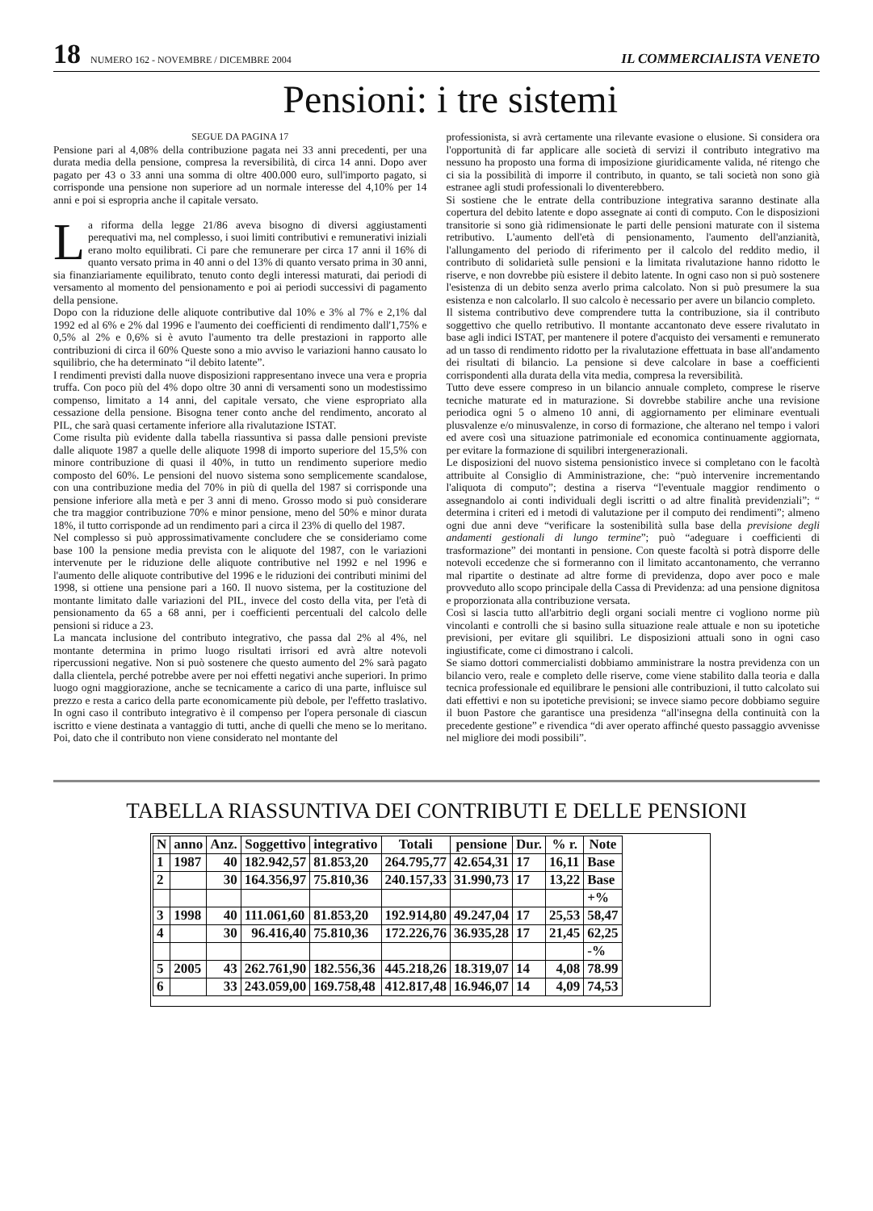18 NUMERO 162 - NOVEMBRE / DICEMBRE 2004 IL COMMERCIALISTA VENETO
Pensioni: i tre sistemi
SEGUE DA PAGINA 17
Pensione pari al 4,08% della contribuzione pagata nei 33 anni precedenti, per una durata media della pensione, compresa la reversibilità, di circa 14 anni. Dopo aver pagato per 43 o 33 anni una somma di oltre 400.000 euro, sull'importo pagato, si corrisponde una pensione non superiore ad un normale interesse del 4,10% per 14 anni e poi si espropria anche il capitale versato.
La riforma della legge 21/86 aveva bisogno di diversi aggiustamenti perequativi ma, nel complesso, i suoi limiti contributivi e remunerativi iniziali erano molto equilibrati. Ci pare che remunerare per circa 17 anni il 16% di quanto versato prima in 40 anni o del 13% di quanto versato prima in 30 anni, sia finanziariamente equilibrato, tenuto conto degli interessi maturati, dai periodi di versamento al momento del pensionamento e poi ai periodi successivi di pagamento della pensione.
Dopo con la riduzione delle aliquote contributive dal 10% e 3% al 7% e 2,1% dal 1992 ed al 6% e 2% dal 1996 e l'aumento dei coefficienti di rendimento dall'1,75% e 0,5% al 2% e 0,6% si è avuto l'aumento tra delle prestazioni in rapporto alle contribuzioni di circa il 60% Queste sono a mio avviso le variazioni hanno causato lo squilibrio, che ha determinato “il debito latente”.
I rendimenti previsti dalla nuove disposizioni rappresentano invece una vera e propria truffa. Con poco più del 4% dopo oltre 30 anni di versamenti sono un modestissimo compenso, limitato a 14 anni, del capitale versato, che viene espropriato alla cessazione della pensione. Bisogna tener conto anche del rendimento, ancorato al PIL, che sarà quasi certamente inferiore alla rivalutazione ISTAT.
Come risulta più evidente dalla tabella riassuntiva si passa dalle pensioni previste dalle aliquote 1987 a quelle delle aliquote 1998 di importo superiore del 15,5% con minore contribuzione di quasi il 40%, in tutto un rendimento superiore medio composto del 60%. Le pensioni del nuovo sistema sono semplicemente scandalose, con una contribuzione media del 70% in più di quella del 1987 si corrisponde una pensione inferiore alla metà e per 3 anni di meno. Grosso modo si può considerare che tra maggior contribuzione 70% e minor pensione, meno del 50% e minor durata 18%, il tutto corrisponde ad un rendimento pari a circa il 23% di quello del 1987.
Nel complesso si può approssimativamente concludere che se consideriamo come base 100 la pensione media prevista con le aliquote del 1987, con le variazioni intervenute per le riduzione delle aliquote contributive nel 1992 e nel 1996 e l'aumento delle aliquote contributive del 1996 e le riduzioni dei contributi minimi del 1998, si ottiene una pensione pari a 160. Il nuovo sistema, per la costituzione del montante limitato dalle variazioni del PIL, invece del costo della vita, per l'età di pensionamento da 65 a 68 anni, per i coefficienti percentuali del calcolo delle pensioni si riduce a 23.
La mancata inclusione del contributo integrativo, che passa dal 2% al 4%, nel montante determina in primo luogo risultati irrisori ed avrà altre notevoli ripercussioni negative. Non si può sostenere che questo aumento del 2% sarà pagato dalla clientela, perché potrebbe avere per noi effetti negativi anche superiori. In primo luogo ogni maggiorazione, anche se tecnicamente a carico di una parte, influisce sul prezzo e resta a carico della parte economicamente più debole, per l'effetto traslativo. In ogni caso il contributo integrativo è il compenso per l'opera personale di ciascun iscritto e viene destinata a vantaggio di tutti, anche di quelli che meno se lo meritano. Poi, dato che il contributo non viene considerato nel montante del
professionista, si avrà certamente una rilevante evasione o elusione. Si considera ora l'opportunità di far applicare alle società di servizi il contributo integrativo ma nessuno ha proposto una forma di imposizione giuridicamente valida, né ritengo che ci sia la possibilità di imporre il contributo, in quanto, se tali società non sono già estranee agli studi professionali lo diventerebbero.
Si sostiene che le entrate della contribuzione integrativa saranno destinate alla copertura del debito latente e dopo assegnate ai conti di computo. Con le disposizioni transitorie si sono già ridimensionate le parti delle pensioni maturate con il sistema retributivo. L'aumento dell'età di pensionamento, l'aumento dell'anzianità, l'allungamento del periodo di riferimento per il calcolo del reddito medio, il contributo di solidarietà sulle pensioni e la limitata rivalutazione hanno ridotto le riserve, e non dovrebbe più esistere il debito latente. In ogni caso non si può sostenere l'esistenza di un debito senza averlo prima calcolato. Non si può presumere la sua esistenza e non calcolarlo. Il suo calcolo è necessario per avere un bilancio completo.
Il sistema contributivo deve comprendere tutta la contribuzione, sia il contributo soggettivo che quello retributivo. Il montante accantonato deve essere rivalutato in base agli indici ISTAT, per mantenere il potere d'acquisto dei versamenti e remunerato ad un tasso di rendimento ridotto per la rivalutazione effettuata in base all'andamento dei risultati di bilancio. La pensione si deve calcolare in base a coefficienti corrispondenti alla durata della vita media, compresa la reversibilità.
Tutto deve essere compreso in un bilancio annuale completo, comprese le riserve tecniche maturate ed in maturazione. Si dovrebbe stabilire anche una revisione periodica ogni 5 o almeno 10 anni, di aggiornamento per eliminare eventuali plusvalenze e/o minusvalenze, in corso di formazione, che alterano nel tempo i valori ed avere così una situazione patrimoniale ed economica continuamente aggiornata, per evitare la formazione di squilibri intergenerazionali.
Le disposizioni del nuovo sistema pensionistico invece si completano con le facoltà attribuite al Consiglio di Amministrazione, che: “può intervenire incrementando l'aliquota di computo”; destina a riserva “l'eventuale maggior rendimento o assegnandolo ai conti individuali degli iscritti o ad altre finalità previdenziali”; “ determina i criteri ed i metodi di valutazione per il computo dei rendimenti”; almeno ogni due anni deve “verificare la sostenibilità sulla base della previsione degli andamenti gestionali di lungo termine”; può “adeguare i coefficienti di trasformazione” dei montanti in pensione. Con queste facoltà si potrà disporre delle notevoli eccedenze che si formeranno con il limitato accantonamento, che verranno mal ripartite o destinate ad altre forme di previdenza, dopo aver poco e male provveduto allo scopo principale della Cassa di Previdenza: ad una pensione dignitosa e proporzionata alla contribuzione versata.
Così si lascia tutto all'arbitrio degli organi sociali mentre ci vogliono norme più vincolanti e controlli che si basino sulla situazione reale attuale e non su ipotetiche previsioni, per evitare gli squilibri. Le disposizioni attuali sono in ogni caso ingiustificate, come ci dimostrano i calcoli.
Se siamo dottori commercialisti dobbiamo amministrare la nostra previdenza con un bilancio vero, reale e completo delle riserve, come viene stabilito dalla teoria e dalla tecnica professionale ed equilibrare le pensioni alle contribuzioni, il tutto calcolato sui dati effettivi e non su ipotetiche previsioni; se invece siamo pecore dobbiamo seguire il buon Pastore che garantisce una presidenza “all'insegna della continuità con la precedente gestione” e rivendica “di aver operato affinché questo passaggio avvenisse nel migliore dei modi possibili”.
TABELLA RIASSUNTIVA DEI CONTRIBUTI E DELLE PENSIONI
| N | anno | Anz. | Soggettivo | integrativo | Totali | pensione | Dur. | % r. | Note |
| --- | --- | --- | --- | --- | --- | --- | --- | --- | --- |
| 1 | 1987 | 40 | 182.942,57 | 81.853,20 | 264.795,77 | 42.654,31 | 17 | 16,11 | Base |
| 2 | | 30 | 164.356,97 | 75.810,36 | 240.157,33 | 31.990,73 | 17 | 13,22 | Base |
| | | | | | | | | | +% |
| 3 | 1998 | 40 | 111.061,60 | 81.853,20 | 192.914,80 | 49.247,04 | 17 | 25,53 | 58,47 |
| 4 | | 30 | 96.416,40 | 75.810,36 | 172.226,76 | 36.935,28 | 17 | 21,45 | 62,25 |
| | | | | | | | | | -% |
| 5 | 2005 | 43 | 262.761,90 | 182.556,36 | 445.218,26 | 18.319,07 | 14 | 4,08 | 78.99 |
| 6 | | 33 | 243.059,00 | 169.758,48 | 412.817,48 | 16.946,07 | 14 | 4,09 | 74,53 |